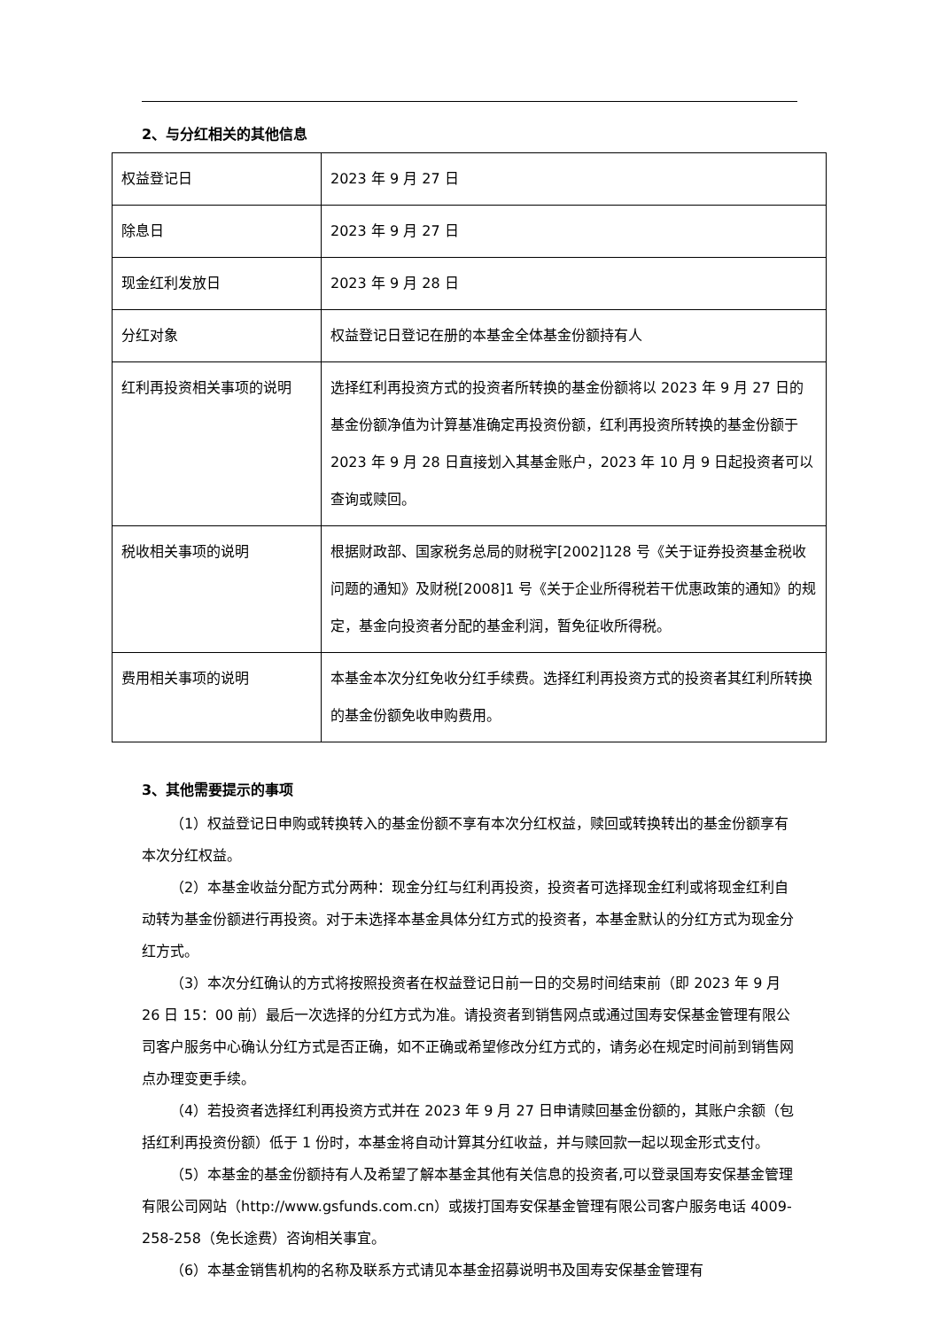2、与分红相关的其他信息
| 权益登记日 | 2023 年 9 月 27 日 |
| 除息日 | 2023 年 9 月 27 日 |
| 现金红利发放日 | 2023 年 9 月 28 日 |
| 分红对象 | 权益登记日登记在册的本基金全体基金份额持有人 |
| 红利再投资相关事项的说明 | 选择红利再投资方式的投资者所转换的基金份额将以 2023 年 9 月 27 日的基金份额净值为计算基准确定再投资份额，红利再投资所转换的基金份额于 2023 年 9 月 28 日直接划入其基金账户，2023 年 10 月 9 日起投资者可以查询或赎回。 |
| 税收相关事项的说明 | 根据财政部、国家税务总局的财税字[2002]128 号《关于证券投资基金税收问题的通知》及财税[2008]1 号《关于企业所得税若干优惠政策的通知》的规定，基金向投资者分配的基金利润，暂免征收所得税。 |
| 费用相关事项的说明 | 本基金本次分红免收分红手续费。选择红利再投资方式的投资者其红利所转换的基金份额免收申购费用。 |
3、其他需要提示的事项
（1）权益登记日申购或转换转入的基金份额不享有本次分红权益，赎回或转换转出的基金份额享有本次分红权益。
（2）本基金收益分配方式分两种：现金分红与红利再投资，投资者可选择现金红利或将现金红利自动转为基金份额进行再投资。对于未选择本基金具体分红方式的投资者，本基金默认的分红方式为现金分红方式。
（3）本次分红确认的方式将按照投资者在权益登记日前一日的交易时间结束前（即 2023 年 9 月 26 日 15：00 前）最后一次选择的分红方式为准。请投资者到销售网点或通过国寿安保基金管理有限公司客户服务中心确认分红方式是否正确，如不正确或希望修改分红方式的，请务必在规定时间前到销售网点办理变更手续。
（4）若投资者选择红利再投资方式并在 2023 年 9 月 27 日申请赎回基金份额的，其账户余额（包括红利再投资份额）低于 1 份时，本基金将自动计算其分红收益，并与赎回款一起以现金形式支付。
（5）本基金的基金份额持有人及希望了解本基金其他有关信息的投资者,可以登录国寿安保基金管理有限公司网站（http://www.gsfunds.com.cn）或拨打国寿安保基金管理有限公司客户服务电话 4009-258-258（免长途费）咨询相关事宜。
（6）本基金销售机构的名称及联系方式请见本基金招募说明书及国寿安保基金管理有